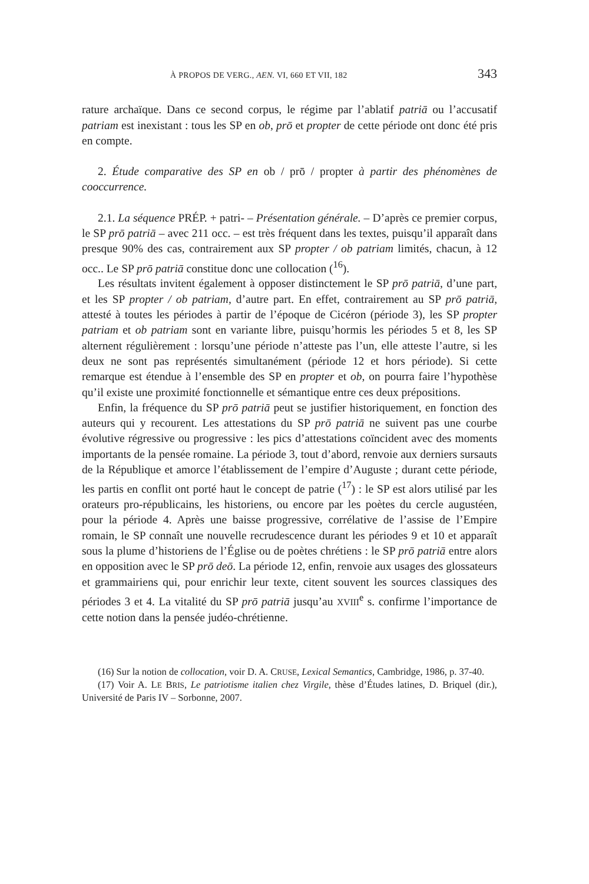À PROPOS DE VERG., AEN. VI, 660 ET VII, 182 343
rature archaïque. Dans ce second corpus, le régime par l’ablatif patriā ou l’accusatif patriam est inexistant : tous les SP en ob, prō et propter de cette période ont donc été pris en compte.
2. Étude comparative des SP en ob / prō / propter à partir des phénomènes de cooccurrence.
2.1. La séquence PRÉP. + patri- – Présentation générale. – D’après ce premier corpus, le SP prō patriā – avec 211 occ. – est très fréquent dans les textes, puisqu’il apparaît dans presque 90% des cas, contrairement aux SP propter / ob patriam limités, chacun, à 12 occ.. Le SP prō patriā constitue donc une collocation (<sup>16</sup>).
Les résultats invitent également à opposer distinctement le SP prō patriā, d’une part, et les SP propter / ob patriam, d’autre part. En effet, contrairement au SP prō patriā, attesté à toutes les périodes à partir de l’époque de Cicéron (période 3), les SP propter patriam et ob patriam sont en variante libre, puisqu’hormis les périodes 5 et 8, les SP alternent régulièrement : lorsqu’une période n’atteste pas l’un, elle atteste l’autre, si les deux ne sont pas représentés simultanément (période 12 et hors période). Si cette remarque est étendue à l’ensemble des SP en propter et ob, on pourra faire l’hypothèse qu’il existe une proximité fonctionnelle et sémantique entre ces deux prépositions.
Enfin, la fréquence du SP prō patriā peut se justifier historiquement, en fonction des auteurs qui y recourent. Les attestations du SP prō patriā ne suivent pas une courbe évolutive régressive ou progressive : les pics d’attestations coïncident avec des moments importants de la pensée romaine. La période 3, tout d’abord, renvoie aux derniers sursauts de la République et amorce l’établissement de l’empire d’Auguste ; durant cette période, les partis en conflit ont porté haut le concept de patrie (<sup>17</sup>) : le SP est alors utilisé par les orateurs pro-républicains, les historiens, ou encore par les poètes du cercle augustéen, pour la période 4. Après une baisse progressive, corrélative de l’assise de l’Empire romain, le SP connaît une nouvelle recrudescence durant les périodes 9 et 10 et apparaît sous la plume d’historiens de l’Église ou de poètes chrétiens : le SP prō patriā entre alors en opposition avec le SP prō deō. La période 12, enfin, renvoie aux usages des glossateurs et grammairiens qui, pour enrichir leur texte, citent souvent les sources classiques des périodes 3 et 4. La vitalité du SP prō patriā jusqu’au XVIII<sup>e</sup> s. confirme l’importance de cette notion dans la pensée judéo-chrétienne.
(16) Sur la notion de collocation, voir D. A. CRUSE, Lexical Semantics, Cambridge, 1986, p. 37-40.
(17) Voir A. LE BRIS, Le patriotisme italien chez Virgile, thèse d’Études latines, D. Briquel (dir.), Université de Paris IV – Sorbonne, 2007.